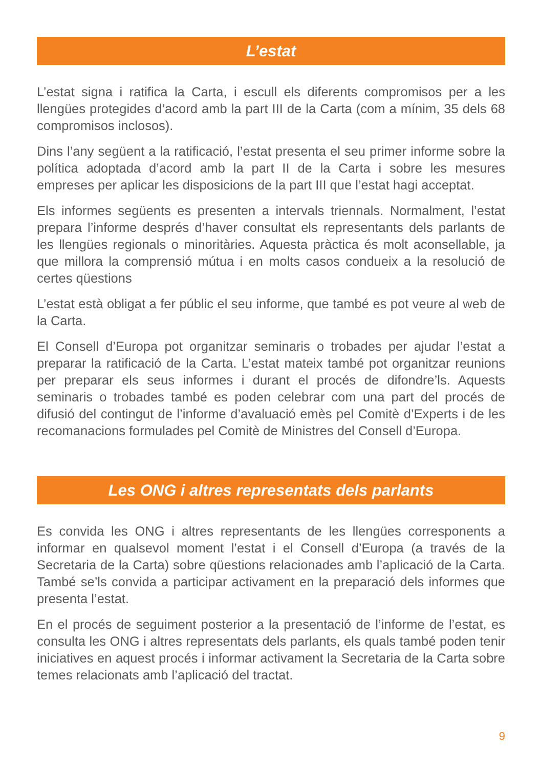L’estat
L’estat signa i ratifica la Carta, i escull els diferents compromisos per a les llengües protegides d’acord amb la part III de la Carta (com a mínim, 35 dels 68 compromisos inclosos).
Dins l’any següent a la ratificació, l’estat presenta el seu primer informe sobre la política adoptada d’acord amb la part II de la Carta i sobre les mesures empreses per aplicar les disposicions de la part III que l’estat hagi acceptat.
Els informes següents es presenten a intervals triennals. Normalment, l’estat prepara l’informe després d’haver consultat els representants dels parlants de les llengües regionals o minoritàries. Aquesta pràctica és molt aconsellable, ja que millora la comprensió mútua i en molts casos condueix a la resolució de certes qüestions
L’estat està obligat a fer públic el seu informe, que també es pot veure al web de la Carta.
El Consell d’Europa pot organitzar seminaris o trobades per ajudar l’estat a preparar la ratificació de la Carta. L’estat mateix també pot organitzar reunions per preparar els seus informes i durant el procés de difondre’ls. Aquests seminaris o trobades també es poden celebrar com una part del procés de difusió del contingut de l’informe d’avaluació emès pel Comitè d’Experts i de les recomanacions formulades pel Comitè de Ministres del Consell d’Europa.
Les ONG i altres representats dels parlants
Es convida les ONG i altres representants de les llengües corresponents a informar en qualsevol moment l’estat i el Consell d’Europa (a través de la Secretaria de la Carta) sobre qüestions relacionades amb l’aplicació de la Carta. També se’ls convida a participar activament en la preparació dels informes que presenta l’estat.
En el procés de seguiment posterior a la presentació de l’informe de l’estat, es consulta les ONG i altres representats dels parlants, els quals també poden tenir iniciatives en aquest procés i informar activament la Secretaria de la Carta sobre temes relacionats amb l’aplicació del tractat.
9